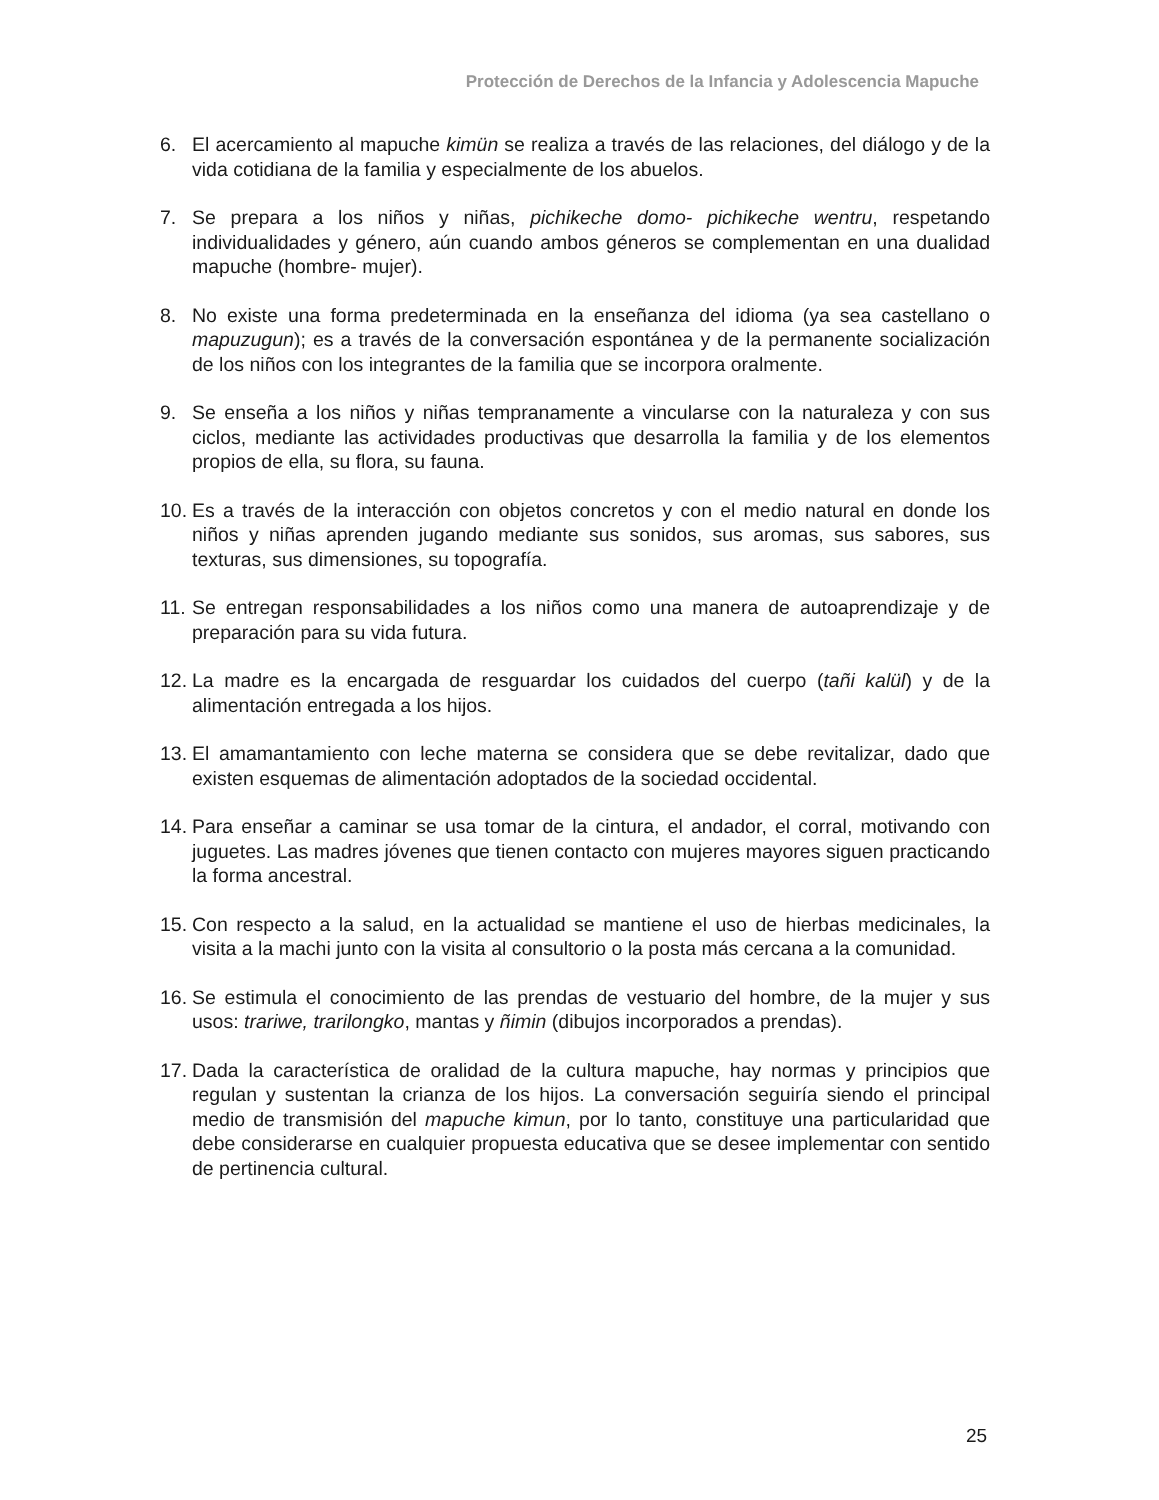Protección de Derechos de la Infancia y Adolescencia Mapuche
6. El acercamiento al mapuche kimün se realiza a través de las relaciones, del diálogo y de la vida cotidiana de la familia y especialmente de los abuelos.
7. Se prepara a los niños y niñas, pichikeche domo- pichikeche wentru, respetando individualidades y género, aún cuando ambos géneros se complementan en una dualidad mapuche (hombre- mujer).
8. No existe una forma predeterminada en la enseñanza del idioma (ya sea castellano o mapuzugun); es a través de la conversación espontánea y de la permanente socialización de los niños con los integrantes de la familia que se incorpora oralmente.
9. Se enseña a los niños y niñas tempranamente a vincularse con la naturaleza y con sus ciclos, mediante las actividades productivas que desarrolla la familia y de los elementos propios de ella, su flora, su fauna.
10. Es a través de la interacción con objetos concretos y con el medio natural en donde los niños y niñas aprenden jugando mediante sus sonidos, sus aromas, sus sabores, sus texturas, sus dimensiones, su topografía.
11. Se entregan responsabilidades a los niños como una manera de autoaprendizaje y de preparación para su vida futura.
12. La madre es la encargada de resguardar los cuidados del cuerpo (tañi kalül) y de la alimentación entregada a los hijos.
13. El amamantamiento con leche materna se considera que se debe revitalizar, dado que existen esquemas de alimentación adoptados de la sociedad occidental.
14. Para enseñar a caminar se usa tomar de la cintura, el andador, el corral, motivando con juguetes. Las madres jóvenes que tienen contacto con mujeres mayores siguen practicando la forma ancestral.
15. Con respecto a la salud, en la actualidad se mantiene el uso de hierbas medicinales, la visita a la machi junto con la visita al consultorio o la posta más cercana a la comunidad.
16. Se estimula el conocimiento de las prendas de vestuario del hombre, de la mujer y sus usos: trariwe, trarilongko, mantas y ñimin (dibujos incorporados a prendas).
17. Dada la característica de oralidad de la cultura mapuche, hay normas y principios que regulan y sustentan la crianza de los hijos. La conversación seguiría siendo el principal medio de transmisión del mapuche kimun, por lo tanto, constituye una particularidad que debe considerarse en cualquier propuesta educativa que se desee implementar con sentido de pertinencia cultural.
25